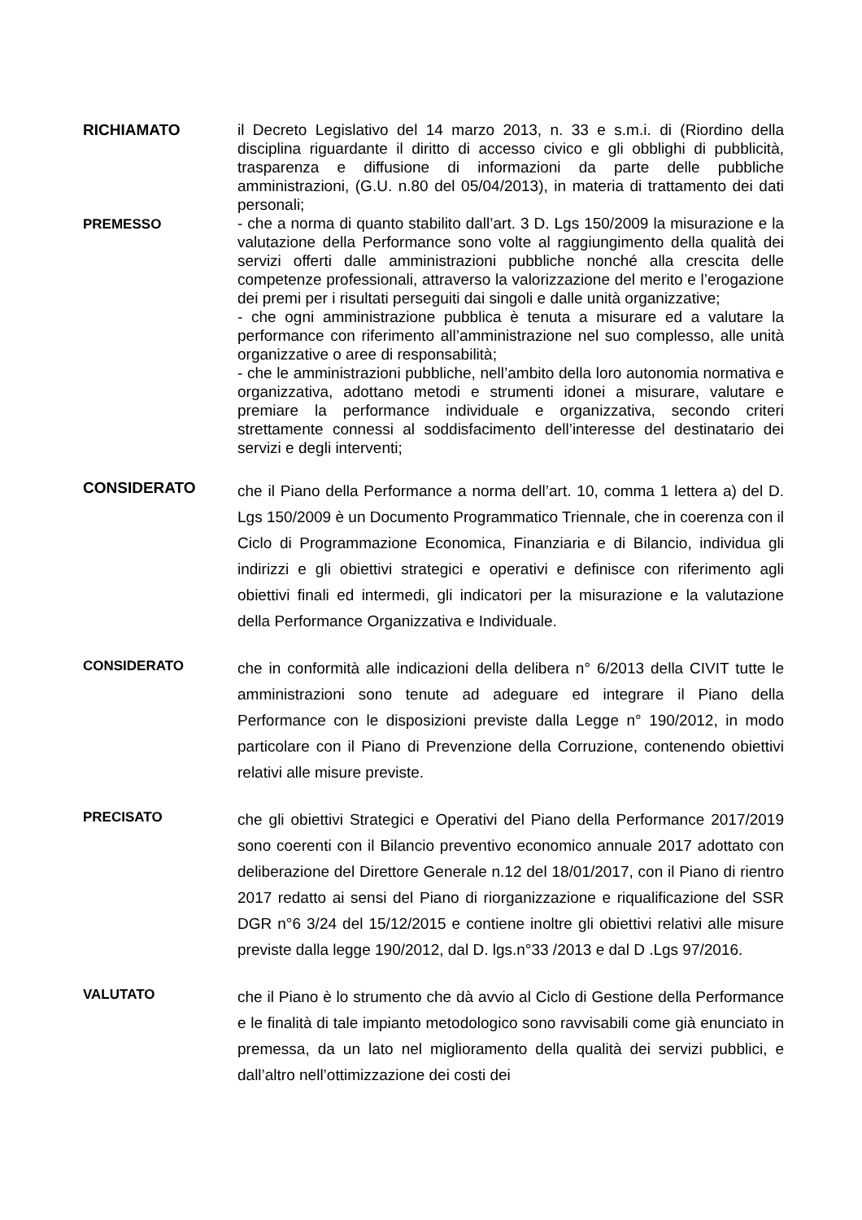RICHIAMATO
il Decreto Legislativo del 14 marzo 2013, n. 33 e s.m.i. di (Riordino della disciplina riguardante il diritto di accesso civico e gli obblighi di pubblicità, trasparenza e diffusione di informazioni da parte delle pubbliche amministrazioni, (G.U. n.80 del 05/04/2013), in materia di trattamento dei dati personali;
PREMESSO
- che a norma di quanto stabilito dall’art. 3 D. Lgs 150/2009 la misurazione e la valutazione della Performance sono volte al raggiungimento della qualità dei servizi offerti dalle amministrazioni pubbliche nonché alla crescita delle competenze professionali, attraverso la valorizzazione del merito e l’erogazione dei premi per i risultati perseguiti dai singoli e dalle unità organizzative;
- che ogni amministrazione pubblica è tenuta a misurare ed a valutare la performance con riferimento all’amministrazione nel suo complesso, alle unità organizzative o aree di responsabilità;
- che le amministrazioni pubbliche, nell’ambito della loro autonomia normativa e organizzativa, adottano metodi e strumenti idonei a misurare, valutare e premiare la performance individuale e organizzativa, secondo criteri strettamente connessi al soddisfacimento dell’interesse del destinatario dei servizi e degli interventi;
CONSIDERATO
che il Piano della Performance a norma dell’art. 10, comma 1 lettera a) del D. Lgs 150/2009 è un Documento Programmatico Triennale, che in coerenza con il Ciclo di Programmazione Economica, Finanziaria e di Bilancio, individua gli indirizzi e gli obiettivi strategici e operativi e definisce con riferimento agli obiettivi finali ed intermedi, gli indicatori per la misurazione e la valutazione della Performance Organizzativa e Individuale.
CONSIDERATO
che in conformità alle indicazioni della delibera n° 6/2013 della CIVIT tutte le amministrazioni sono tenute ad adeguare ed integrare il Piano della Performance con le disposizioni previste dalla Legge n° 190/2012, in modo particolare con il Piano di Prevenzione della Corruzione, contenendo obiettivi relativi alle misure previste.
PRECISATO
che gli obiettivi Strategici e Operativi del Piano della Performance 2017/2019 sono coerenti con il Bilancio preventivo economico annuale 2017 adottato con deliberazione del Direttore Generale n.12 del 18/01/2017, con il Piano di rientro 2017 redatto ai sensi del Piano di riorganizzazione e riqualificazione del SSR DGR n°6 3/24 del 15/12/2015 e contiene inoltre gli obiettivi relativi alle misure previste dalla legge 190/2012, dal D. lgs.n°33 /2013 e dal D .Lgs 97/2016.
VALUTATO
che il Piano è lo strumento che dà avvio al Ciclo di Gestione della Performance e le finalità di tale impianto metodologico sono ravvisabili come già enunciato in premessa, da un lato nel miglioramento della qualità dei servizi pubblici, e dall’altro nell’ottimizzazione dei costi dei